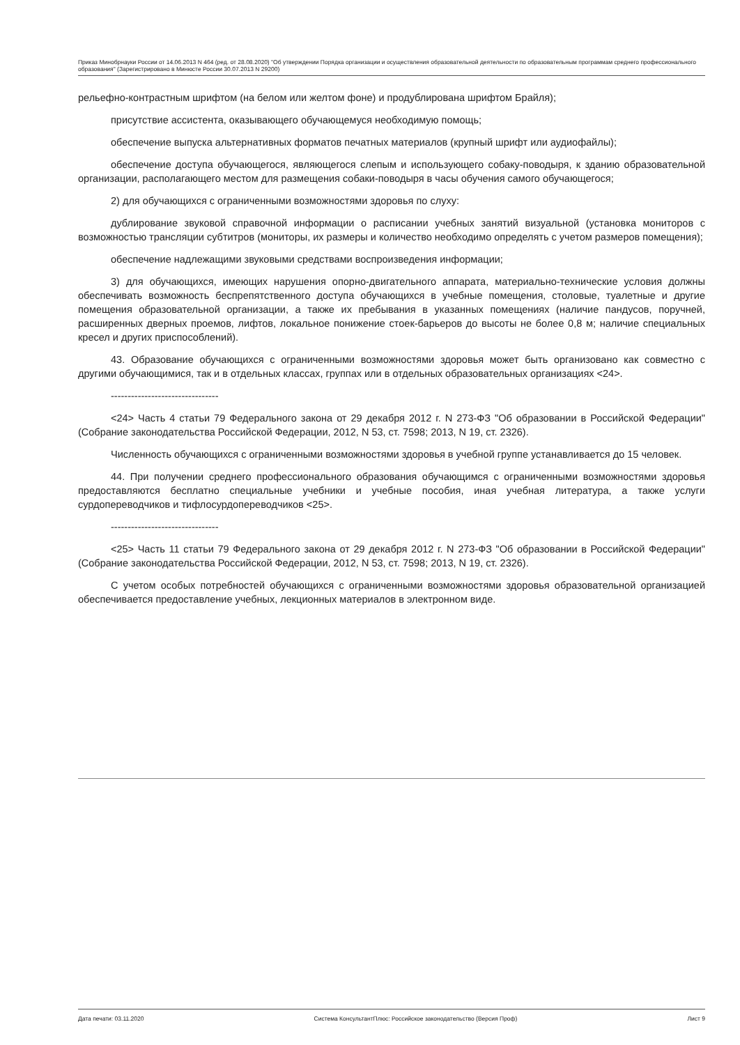Приказ Минобрнауки России от 14.06.2013 N 464 (ред. от 28.08.2020) "Об утверждении Порядка организации и осуществления образовательной деятельности по образовательным программам среднего профессионального образования" (Зарегистрировано в Минюсте России 30.07.2013 N 29200)
рельефно-контрастным шрифтом (на белом или желтом фоне) и продублирована шрифтом Брайля);
присутствие ассистента, оказывающего обучающемуся необходимую помощь;
обеспечение выпуска альтернативных форматов печатных материалов (крупный шрифт или аудиофайлы);
обеспечение доступа обучающегося, являющегося слепым и использующего собаку-поводыря, к зданию образовательной организации, располагающего местом для размещения собаки-поводыря в часы обучения самого обучающегося;
2) для обучающихся с ограниченными возможностями здоровья по слуху:
дублирование звуковой справочной информации о расписании учебных занятий визуальной (установка мониторов с возможностью трансляции субтитров (мониторы, их размеры и количество необходимо определять с учетом размеров помещения);
обеспечение надлежащими звуковыми средствами воспроизведения информации;
3) для обучающихся, имеющих нарушения опорно-двигательного аппарата, материально-технические условия должны обеспечивать возможность беспрепятственного доступа обучающихся в учебные помещения, столовые, туалетные и другие помещения образовательной организации, а также их пребывания в указанных помещениях (наличие пандусов, поручней, расширенных дверных проемов, лифтов, локальное понижение стоек-барьеров до высоты не более 0,8 м; наличие специальных кресел и других приспособлений).
43. Образование обучающихся с ограниченными возможностями здоровья может быть организовано как совместно с другими обучающимися, так и в отдельных классах, группах или в отдельных образовательных организациях <24>.
--------------------------------
<24> Часть 4 статьи 79 Федерального закона от 29 декабря 2012 г. N 273-ФЗ "Об образовании в Российской Федерации" (Собрание законодательства Российской Федерации, 2012, N 53, ст. 7598; 2013, N 19, ст. 2326).
Численность обучающихся с ограниченными возможностями здоровья в учебной группе устанавливается до 15 человек.
44. При получении среднего профессионального образования обучающимся с ограниченными возможностями здоровья предоставляются бесплатно специальные учебники и учебные пособия, иная учебная литература, а также услуги сурдопереводчиков и тифлосурдопереводчиков <25>.
--------------------------------
<25> Часть 11 статьи 79 Федерального закона от 29 декабря 2012 г. N 273-ФЗ "Об образовании в Российской Федерации" (Собрание законодательства Российской Федерации, 2012, N 53, ст. 7598; 2013, N 19, ст. 2326).
С учетом особых потребностей обучающихся с ограниченными возможностями здоровья образовательной организацией обеспечивается предоставление учебных, лекционных материалов в электронном виде.
Дата печати: 03.11.2020 Система КонсультантПлюс: Российское законодательство (Версия Проф) Лист 9